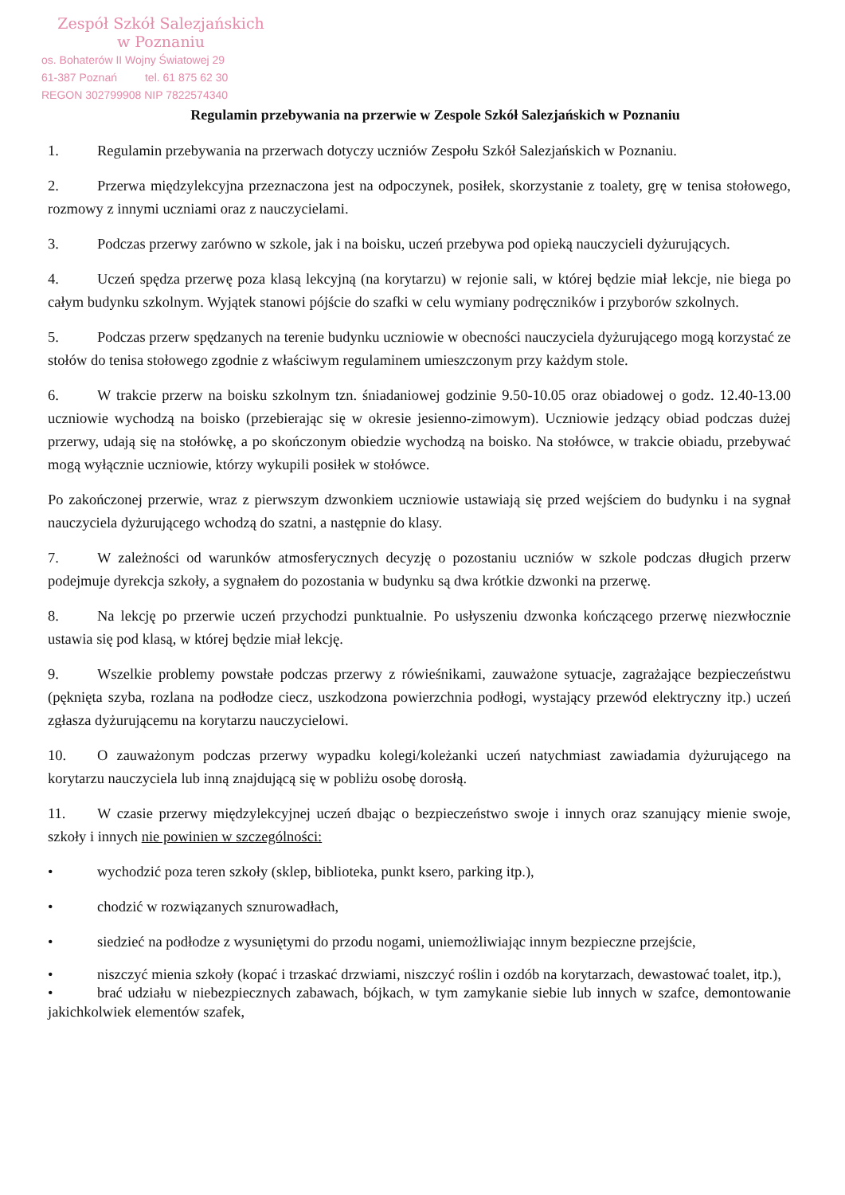Zespół Szkół Salezjańskich
w Poznaniu
os. Bohaterów II Wojny Światowej 29
61-387 Poznań tel. 61 875 62 30
REGON 302799908 NIP 7822574340
Regulamin przebywania na przerwie w Zespole Szkół Salezjańskich w Poznaniu
1. Regulamin przebywania na przerwach dotyczy uczniów Zespołu Szkół Salezjańskich w Poznaniu.
2. Przerwa międzylekcyjna przeznaczona jest na odpoczynek, posiłek, skorzystanie z toalety, grę w tenisa stołowego, rozmowy z innymi uczniami oraz z nauczycielami.
3. Podczas przerwy zarówno w szkole, jak i na boisku, uczeń przebywa pod opieką nauczycieli dyżurujących.
4. Uczeń spędza przerwę poza klasą lekcyjną (na korytarzu) w rejonie sali, w której będzie miał lekcje, nie biega po całym budynku szkolnym. Wyjątek stanowi pójście do szafki w celu wymiany podręczników i przyborów szkolnych.
5. Podczas przerw spędzanych na terenie budynku uczniowie w obecności nauczyciela dyżurującego mogą korzystać ze stołów do tenisa stołowego zgodnie z właściwym regulaminem umieszczonym przy każdym stole.
6. W trakcie przerw na boisku szkolnym tzn. śniadaniowej godzinie 9.50-10.05 oraz obiadowej o godz. 12.40-13.00 uczniowie wychodzą na boisko (przebierając się w okresie jesienno-zimowym). Uczniowie jedzący obiad podczas dużej przerwy, udają się na stołówkę, a po skończonym obiedzie wychodzą na boisko. Na stołówce, w trakcie obiadu, przebywać mogą wyłącznie uczniowie, którzy wykupili posiłek w stołówce.
Po zakończonej przerwie, wraz z pierwszym dzwonkiem uczniowie ustawiają się przed wejściem do budynku i na sygnał nauczyciela dyżurującego wchodzą do szatni, a następnie do klasy.
7. W zależności od warunków atmosferycznych decyzję o pozostaniu uczniów w szkole podczas długich przerw podejmuje dyrekcja szkoły, a sygnałem do pozostania w budynku są dwa krótkie dzwonki na przerwę.
8. Na lekcję po przerwie uczeń przychodzi punktualnie. Po usłyszeniu dzwonka kończącego przerwę niezwłocznie ustawia się pod klasą, w której będzie miał lekcję.
9. Wszelkie problemy powstałe podczas przerwy z rówieśnikami, zauważone sytuacje, zagrażające bezpieczeństwu (pęknięta szyba, rozlana na podłodze ciecz, uszkodzona powierzchnia podłogi, wystający przewód elektryczny itp.) uczeń zgłasza dyżurującemu na korytarzu nauczycielowi.
10. O zauważonym podczas przerwy wypadku kolegi/koleżanki uczeń natychmiast zawiadamia dyżurującego na korytarzu nauczyciela lub inną znajdującą się w pobliżu osobę dorosłą.
11. W czasie przerwy międzylekcyjnej uczeń dbając o bezpieczeństwo swoje i innych oraz szanujący mienie swoje, szkoły i innych nie powinien w szczególności:
• wychodzić poza teren szkoły (sklep, biblioteka, punkt ksero, parking itp.),
• chodzić w rozwiązanych sznurowadłach,
• siedzieć na podłodze z wysuniętymi do przodu nogami, uniemożliwiając innym bezpieczne przejście,
• niszczyć mienia szkoły (kopać i trzaskać drzwiami, niszczyć roślin i ozdób na korytarzach, dewastować toalet, itp.),
• brać udziału w niebezpiecznych zabawach, bójkach, w tym zamykanie siebie lub innych w szafce, demontowanie jakichkolwiek elementów szafek,